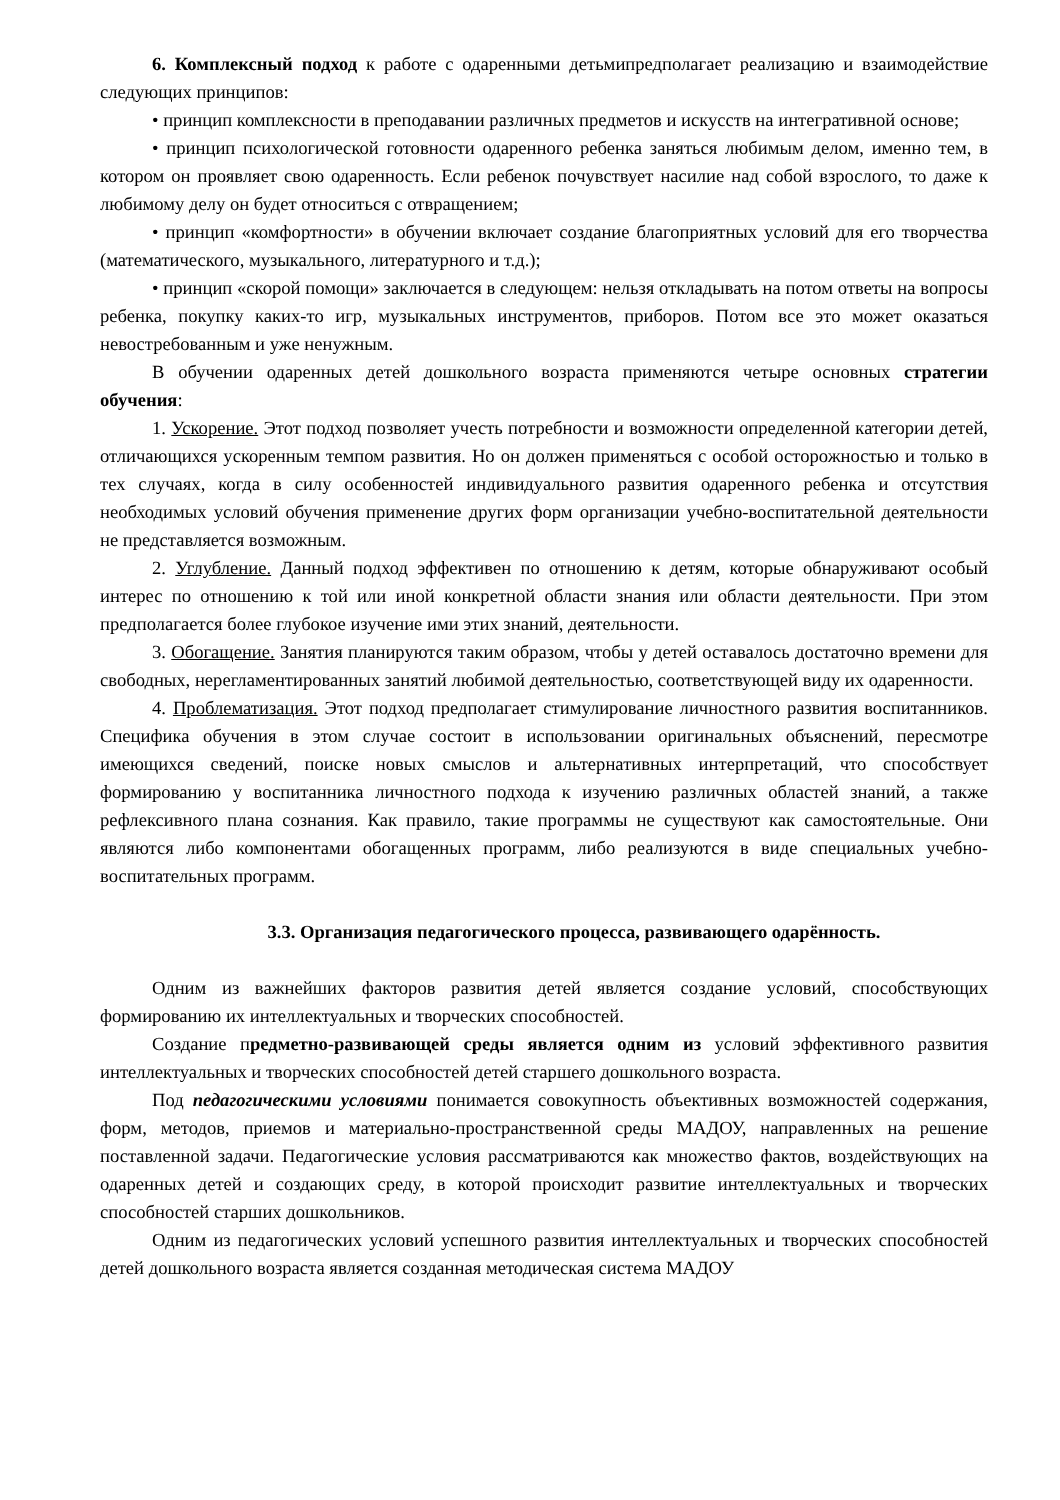6. Комплексный подход к работе с одаренными детьмипредполагает реализацию и взаимодействие следующих принципов:
• принцип комплексности в преподавании различных предметов и искусств на интегративной основе;
• принцип психологической готовности одаренного ребенка заняться любимым делом, именно тем, в котором он проявляет свою одаренность. Если ребенок почувствует насилие над собой взрослого, то даже к любимому делу он будет относиться с отвращением;
• принцип «комфортности» в обучении включает создание благоприятных условий для его творчества (математического, музыкального, литературного и т.д.);
• принцип «скорой помощи» заключается в следующем: нельзя откладывать на потом ответы на вопросы ребенка, покупку каких-то игр, музыкальных инструментов, приборов. Потом все это может оказаться невостребованным и уже ненужным.
В обучении одаренных детей дошкольного возраста применяются четыре основных стратегии обучения:
1. Ускорение. Этот подход позволяет учесть потребности и возможности определенной категории детей, отличающихся ускоренным темпом развития. Но он должен применяться с особой осторожностью и только в тех случаях, когда в силу особенностей индивидуального развития одаренного ребенка и отсутствия необходимых условий обучения применение других форм организации учебно-воспитательной деятельности не представляется возможным.
2. Углубление. Данный подход эффективен по отношению к детям, которые обнаруживают особый интерес по отношению к той или иной конкретной области знания или области деятельности. При этом предполагается более глубокое изучение ими этих знаний, деятельности.
3. Обогащение. Занятия планируются таким образом, чтобы у детей оставалось достаточно времени для свободных, нерегламентированных занятий любимой деятельностью, соответствующей виду их одаренности.
4. Проблематизация. Этот подход предполагает стимулирование личностного развития воспитанников. Специфика обучения в этом случае состоит в использовании оригинальных объяснений, пересмотре имеющихся сведений, поиске новых смыслов и альтернативных интерпретаций, что способствует формированию у воспитанника личностного подхода к изучению различных областей знаний, а также рефлексивного плана сознания. Как правило, такие программы не существуют как самостоятельные. Они являются либо компонентами обогащенных программ, либо реализуются в виде специальных учебно-воспитательных программ.
3.3. Организация педагогического процесса, развивающего одарённость.
Одним из важнейших факторов развития детей является создание условий, способствующих формированию их интеллектуальных и творческих способностей.
Создание предметно-развивающей среды является одним из условий эффективного развития интеллектуальных и творческих способностей детей старшего дошкольного возраста.
Под педагогическими условиями понимается совокупность объективных возможностей содержания, форм, методов, приемов и материально-пространственной среды МАДОУ, направленных на решение поставленной задачи. Педагогические условия рассматриваются как множество фактов, воздействующих на одаренных детей и создающих среду, в которой происходит развитие интеллектуальных и творческих способностей старших дошкольников.
Одним из педагогических условий успешного развития интеллектуальных и творческих способностей детей дошкольного возраста является созданная методическая система МАДОУ